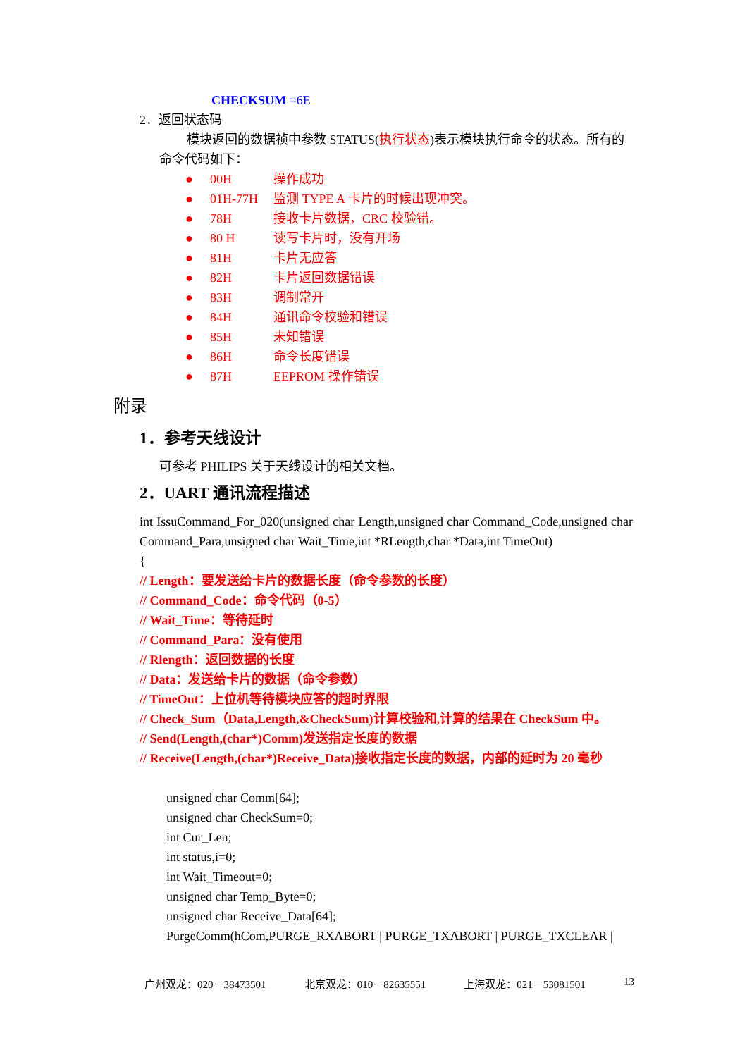CHECKSUM =6E
2．返回状态码
模块返回的数据祯中参数 STATUS(执行状态)表示模块执行命令的状态。所有的
命令代码如下：
● 00H 操作成功
● 01H-77H 监测 TYPE A 卡片的时候出现冲突。
● 78H 接收卡片数据，CRC 校验错。
● 80 H 读写卡片时，没有开场
● 81H 卡片无应答
● 82H 卡片返回数据错误
● 83H 调制常开
● 84H 通讯命令校验和错误
● 85H 未知错误
● 86H 命令长度错误
● 87H EEPROM 操作错误
附录
1．参考天线设计
可参考 PHILIPS 关于天线设计的相关文档。
2．UART 通讯流程描述
int IssuCommand_For_020(unsigned char Length,unsigned char Command_Code,unsigned char Command_Para,unsigned char Wait_Time,int *RLength,char *Data,int TimeOut)
{
// Length：要发送给卡片的数据长度（命令参数的长度）
// Command_Code：命令代码（0-5）
// Wait_Time：等待延时
// Command_Para：没有使用
// Rlength：返回数据的长度
// Data：发送给卡片的数据（命令参数）
// TimeOut：上位机等待模块应答的超时界限
// Check_Sum（Data,Length,&CheckSum)计算校验和,计算的结果在 CheckSum 中。
// Send(Length,(char*)Comm)发送指定长度的数据
// Receive(Length,(char*)Receive_Data)接收指定长度的数据，内部的延时为 20 毫秒
unsigned char Comm[64];
unsigned char CheckSum=0;
int Cur_Len;
int status,i=0;
int Wait_Timeout=0;
unsigned char Temp_Byte=0;
unsigned char Receive_Data[64];
PurgeComm(hCom,PURGE_RXABORT | PURGE_TXABORT | PURGE_TXCLEAR |
广州双龙：020－38473501 北京双龙：010－82635551 上海双龙：021－53081501 13